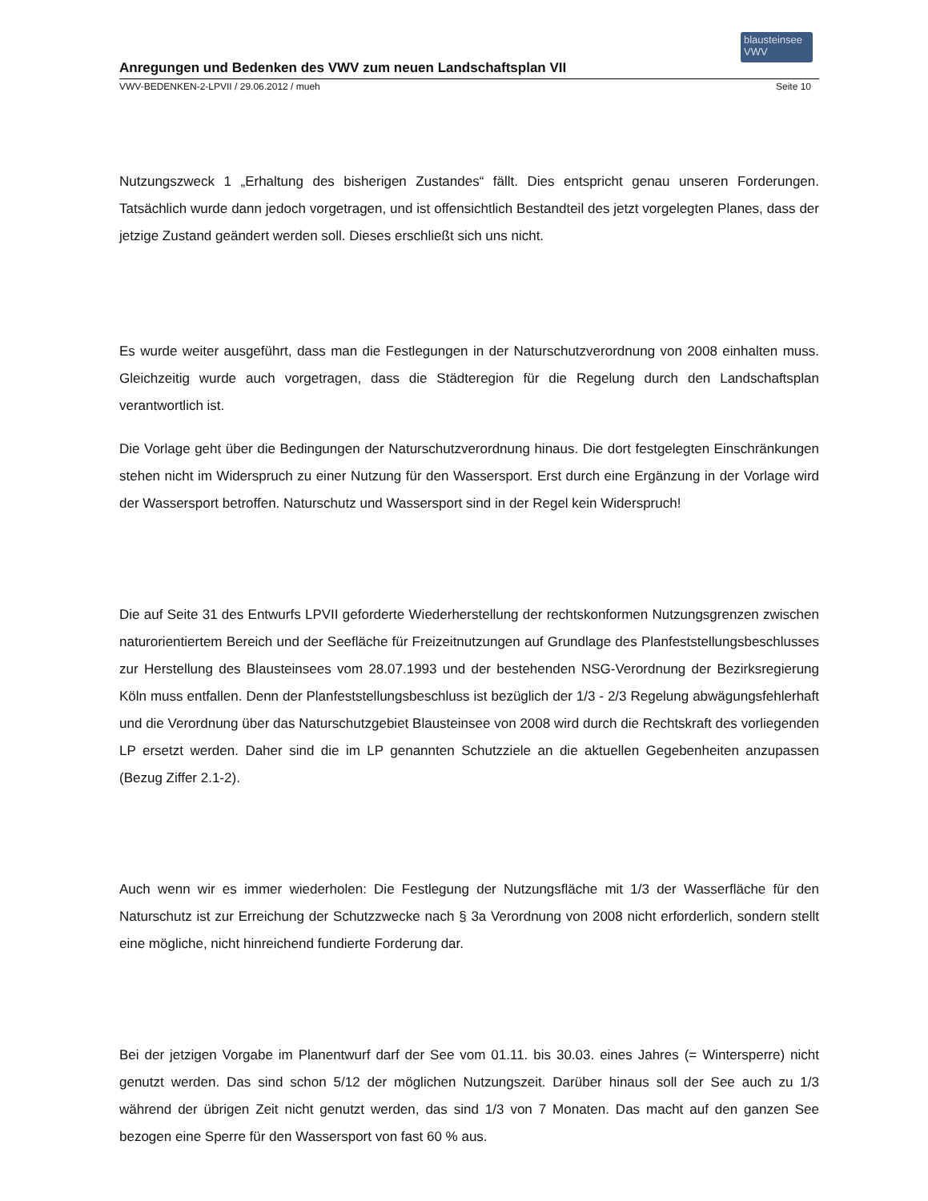blausteinsee VWV
Anregungen und Bedenken des VWV zum neuen Landschaftsplan VII
VWV-BEDENKEN-2-LPVII / 29.06.2012 / mueh Seite 10
Nutzungszweck 1 „Erhaltung des bisherigen Zustandes“ fällt. Dies entspricht genau unseren Forderungen. Tatsächlich wurde dann jedoch vorgetragen, und ist offensichtlich Bestandteil des jetzt vorgelegten Planes, dass der jetzige Zustand geändert werden soll. Dieses erschließt sich uns nicht.
Es wurde weiter ausgeführt, dass man die Festlegungen in der Naturschutzverordnung von 2008 einhalten muss. Gleichzeitig wurde auch vorgetragen, dass die Städteregion für die Regelung durch den Landschaftsplan verantwortlich ist.
Die Vorlage geht über die Bedingungen der Naturschutzverordnung hinaus. Die dort festgelegten Einschränkungen stehen nicht im Widerspruch zu einer Nutzung für den Wassersport. Erst durch eine Ergänzung in der Vorlage wird der Wassersport betroffen. Naturschutz und Wassersport sind in der Regel kein Widerspruch!
Die auf Seite 31 des Entwurfs LPVII geforderte Wiederherstellung der rechtskonformen Nutzungsgrenzen zwischen naturorientiertem Bereich und der Seefläche für Freizeitnutzungen auf Grundlage des Planfeststellungsbeschlusses zur Herstellung des Blausteinsees vom 28.07.1993 und der bestehenden NSG-Verordnung der Bezirksregierung Köln muss entfallen. Denn der Planfeststellungsbeschluss ist bezüglich der 1/3 - 2/3 Regelung abwägungsfehlerhaft und die Verordnung über das Naturschutzgebiet Blausteinsee von 2008 wird durch die Rechtskraft des vorliegenden LP ersetzt werden. Daher sind die im LP genannten Schutzziele an die aktuellen Gegebenheiten anzupassen (Bezug Ziffer 2.1-2).
Auch wenn wir es immer wiederholen: Die Festlegung der Nutzungsfläche mit 1/3 der Wasserfläche für den Naturschutz ist zur Erreichung der Schutzzwecke nach § 3a Verordnung von 2008 nicht erforderlich, sondern stellt eine mögliche, nicht hinreichend fundierte Forderung dar.
Bei der jetzigen Vorgabe im Planentwurf darf der See vom 01.11. bis 30.03. eines Jahres (= Wintersperre) nicht genutzt werden. Das sind schon 5/12 der möglichen Nutzungszeit. Darüber hinaus soll der See auch zu 1/3 während der übrigen Zeit nicht genutzt werden, das sind 1/3 von 7 Monaten. Das macht auf den ganzen See bezogen eine Sperre für den Wassersport von fast 60 % aus.